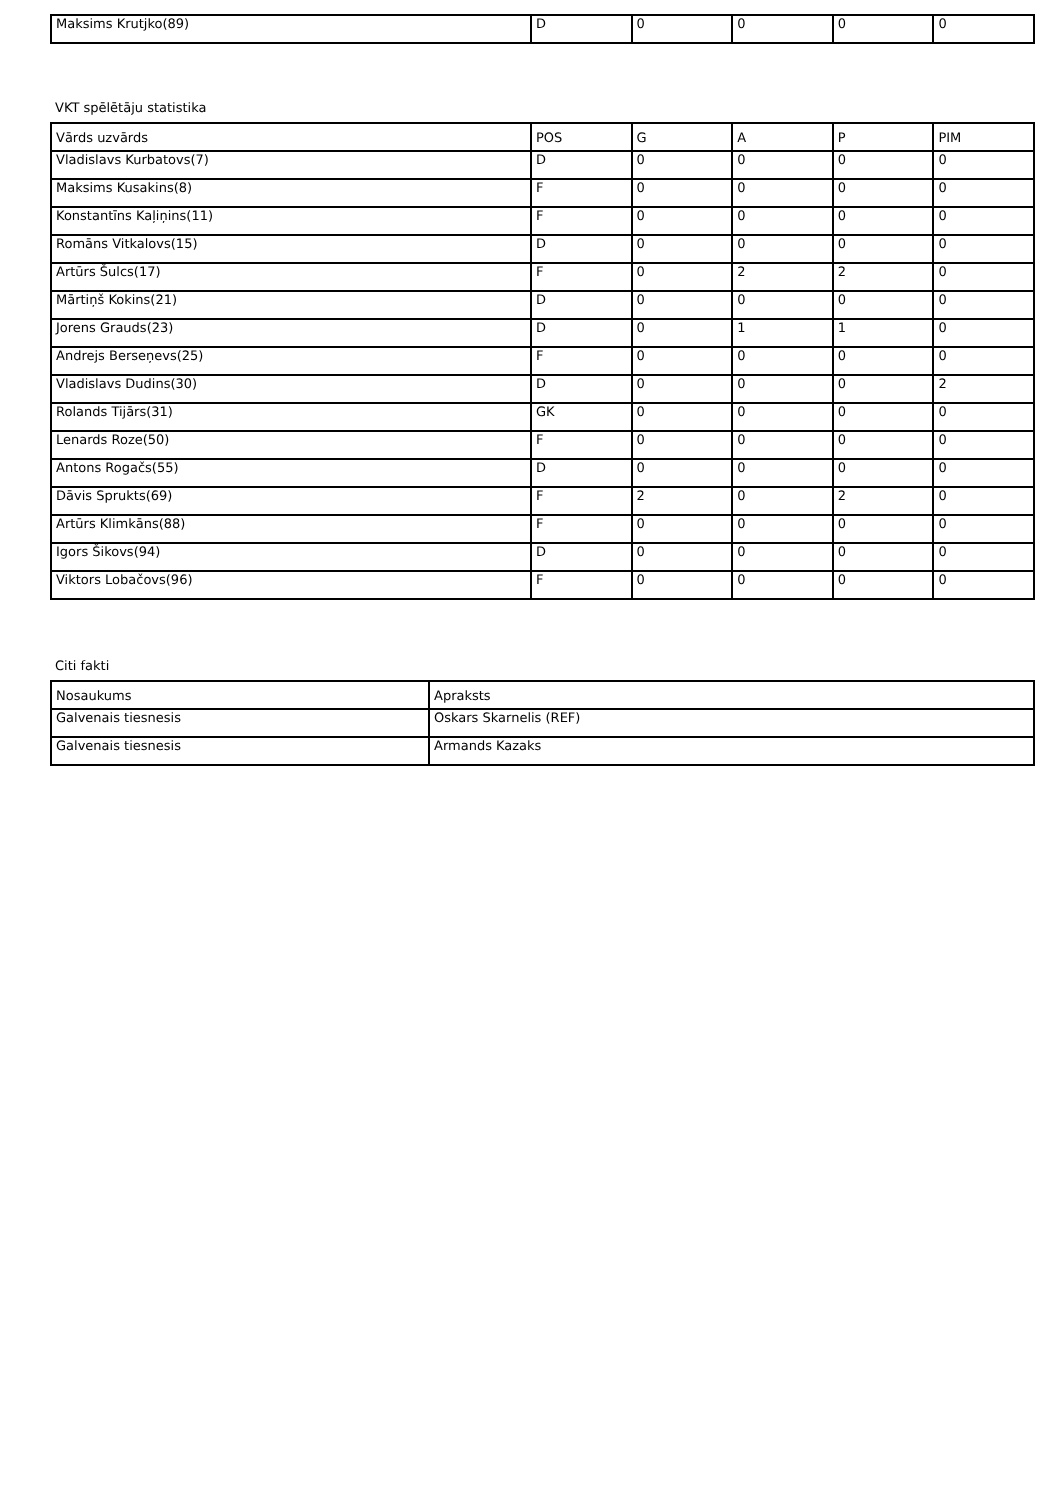| Maksims Krutjko(89) | D | 0 | 0 | 0 | 0 |
VKT spēlētāju statistika
| Vārds uzvārds | POS | G | A | P | PIM |
| --- | --- | --- | --- | --- | --- |
| Vladislavs Kurbatovs(7) | D | 0 | 0 | 0 | 0 |
| Maksims Kusakins(8) | F | 0 | 0 | 0 | 0 |
| Konstantīns Kaļiņins(11) | F | 0 | 0 | 0 | 0 |
| Romāns Vitkalovs(15) | D | 0 | 0 | 0 | 0 |
| Artūrs Šulcs(17) | F | 0 | 2 | 2 | 0 |
| Mārtiņš Kokins(21) | D | 0 | 0 | 0 | 0 |
| Jorens Grauds(23) | D | 0 | 1 | 1 | 0 |
| Andrejs Berseņevs(25) | F | 0 | 0 | 0 | 0 |
| Vladislavs Dudins(30) | D | 0 | 0 | 0 | 2 |
| Rolands Tijārs(31) | GK | 0 | 0 | 0 | 0 |
| Lenards Roze(50) | F | 0 | 0 | 0 | 0 |
| Antons Rogačs(55) | D | 0 | 0 | 0 | 0 |
| Dāvis Sprukts(69) | F | 2 | 0 | 2 | 0 |
| Artūrs Klimkāns(88) | F | 0 | 0 | 0 | 0 |
| Igors Šikovs(94) | D | 0 | 0 | 0 | 0 |
| Viktors Lobačovs(96) | F | 0 | 0 | 0 | 0 |
Citi fakti
| Nosaukums | Apraksts |
| --- | --- |
| Galvenais tiesnesis | Oskars Skarnelis (REF) |
| Galvenais tiesnesis | Armands Kazaks |